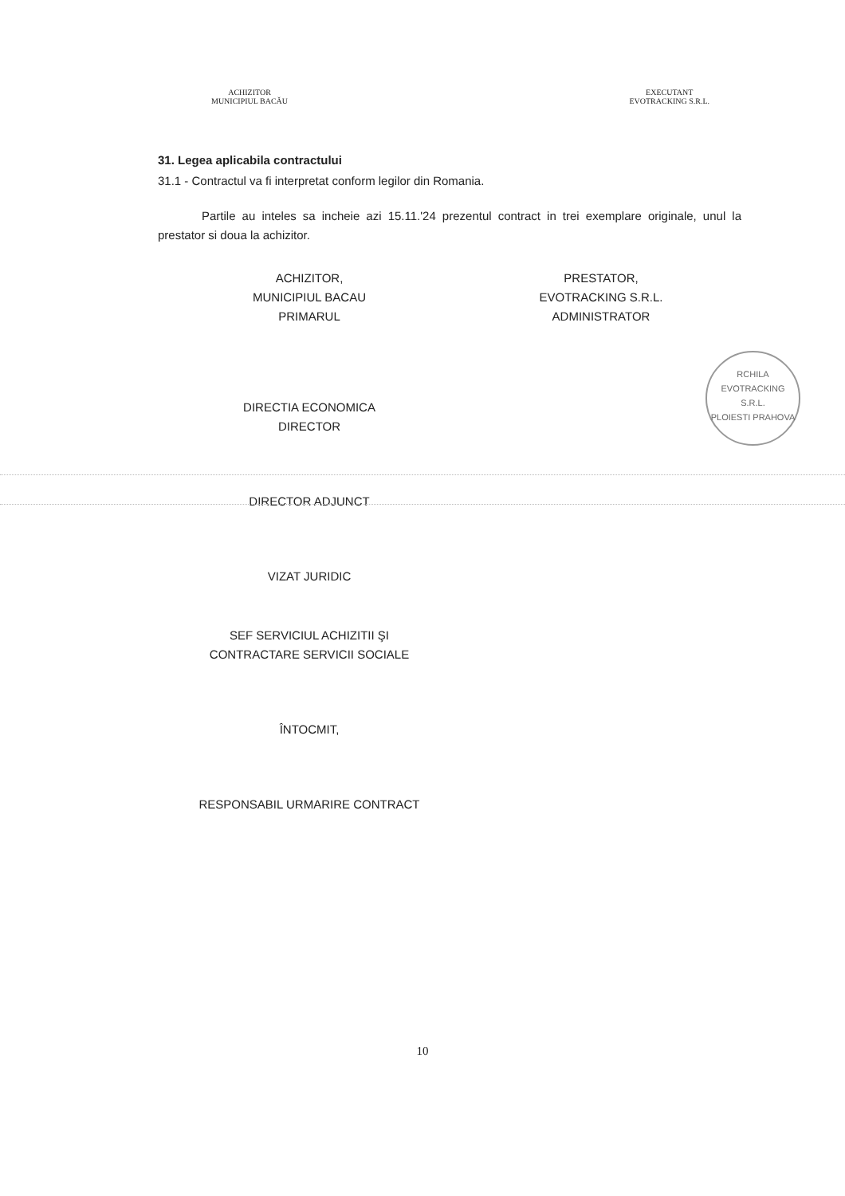ACHIZITOR
MUNICIPIUL BACĂU
EXECUTANT
EVOTRACKING S.R.L.
31. Legea aplicabila contractului
31.1 - Contractul va fi interpretat conform legilor din Romania.
Partile au inteles sa incheie azi 15.11.'24 prezentul contract in trei exemplare originale, unul la prestator si doua la achizitor.
ACHIZITOR,
MUNICIPIUL BACAU
PRIMARUL
DIRECTIA ECONOMICA
DIRECTOR
DIRECTOR ADJUNCT
VIZAT JURIDIC
SEF SERVICIUL ACHIZITII ŞI
CONTRACTARE SERVICII SOCIALE
ÎNTOCMIT,
RESPONSABIL URMARIRE CONTRACT
PRESTATOR,
EVOTRACKING S.R.L.
ADMINISTRATOR
RCHILA
EVOTRACKING
S.R.L.
PLOIESTI PRAHOVA
10